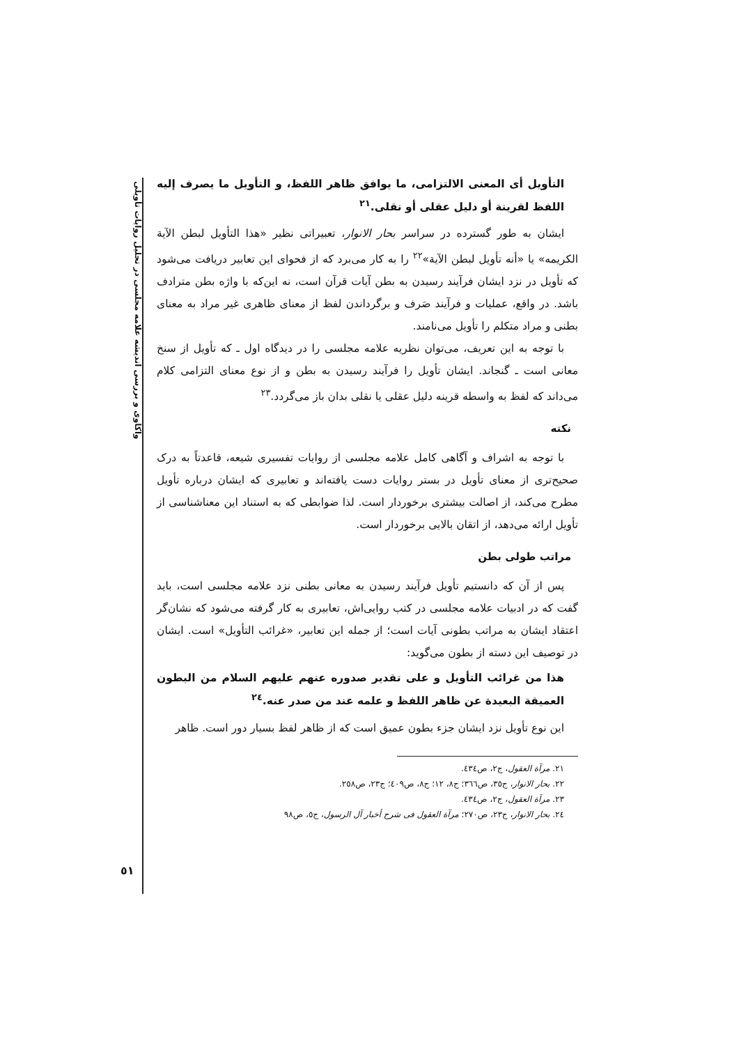واکاوی و بررسی اندیشه علامه مجلسی در تحلیل روایات تأویلی
التأويل أى المعنى الالتزامى، ما يوافق ظاهر اللفظ، و التأويل ما يصرف إليه اللفظ لقرينة أو دليل عقلى أو نقلى.<sup>٢١</sup>
ایشان به طور گسترده در سراسر بحار الانوار، تعبیراتی نظیر «هذا التأويل لبطن الآية الكريمه» یا «أنه تأويل لبطن الآية»<sup>٢٢</sup> را به کار می‌برد که از فحوای این تعابیر دریافت می‌شود که تأویل در نزد ایشان فرآیند رسیدن به بطن آیات قرآن است، نه این‌که با واژه بطن مترادف باشد. در واقع، عملیات و فرآیند صَرف و برگرداندن لفظ از معنای ظاهری غیر مراد به معنای بطنی و مراد متکلم را تأویل می‌نامند.
با توجه به این تعریف، می‌توان نظریه علامه مجلسی را در دیدگاه اول ـ که تأویل از سنخ معانی است ـ گنجاند. ایشان تأویل را فرآیند رسیدن به بطن و از نوع معنای التزامی کلام می‌داند که لفظ به واسطه قرینه دلیل عقلی یا نقلی بدان باز می‌گردد.<sup>٢٣</sup>
نکته
با توجه به اشراف و آگاهی کامل علامه مجلسی از روایات تفسیری شیعه، قاعدتاً به درک صحیح‌تری از معنای تأویل در بستر روایات دست یافته‌اند و تعابیری که ایشان درباره تأویل مطرح می‌کند، از اصالت بیشتری برخوردار است. لذا ضوابطی که به استناد این معناشناسی از تأویل ارائه می‌دهد، از اتقان بالایی برخوردار است.
مراتب طولی بطن
پس از آن که دانستیم تأویل فرآیند رسیدن به معانی بطنی نزد علامه مجلسی است، باید گفت که در ادبیات علامه مجلسی در کتب روایی‌اش، تعابیری به کار گرفته می‌شود که نشان‌گر اعتقاد ایشان به مراتب بطونی آیات است؛ از جمله این تعابیر، «غرائب التأويل» است. ایشان در توصیف این دسته از بطون می‌گوید:
هذا من غرائب التأويل و على تقدير صدوره عنهم عليهم السلام من البطون العميقة البعيدة عن ظاهر اللفظ و علمه عند من صدر عنه.<sup>٢٤</sup>
این نوع تأویل نزد ایشان جزء بطون عمیق است که از ظاهر لفظ بسیار دور است. ظاهر
٢١. مرآة العقول، ج٢، ص٤٣٤.
٢٢. بحار الانوار، ج٣٥، ص٣٦٦؛ ج٨، ١٢؛ ج٨، ص٤٠٩؛ ج٢٣، ص٢٥٨.
٢٣. مرآة العقول، ج٢، ص٤٣٤.
٢٤. بحار الانوار، ج٢٣، ص٢٧٠؛ مرآة العقول فی شرح أخبار آل الرسول، ج٥، ص٩٨
٥١